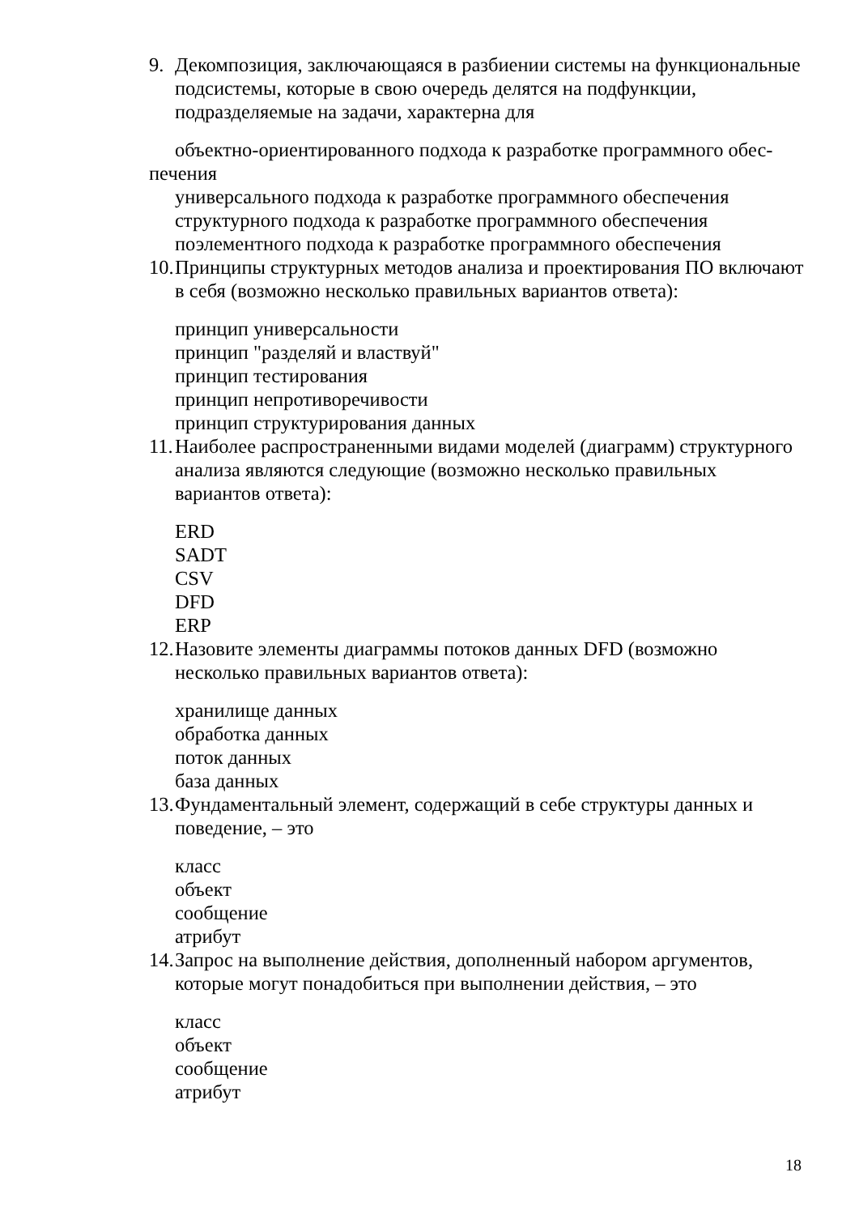9. Декомпозиция, заключающаяся в разбиении системы на функциональные подсистемы, которые в свою очередь делятся на подфункции, подразделяемые на задачи, характерна для
объектно-ориентированного подхода к разработке программного обес-
печения
универсального подхода к разработке программного обеспечения
структурного подхода к разработке программного обеспечения
поэлементного подхода к разработке программного обеспечения
10. Принципы структурных методов анализа и проектирования ПО включают в себя (возможно несколько правильных вариантов ответа):
принцип универсальности
принцип "разделяй и властвуй"
принцип тестирования
принцип непротиворечивости
принцип структурирования данных
11. Наиболее распространенными видами моделей (диаграмм) структурного анализа являются следующие (возможно несколько правильных вариантов ответа):
ERD
SADT
CSV
DFD
ERP
12. Назовите элементы диаграммы потоков данных DFD (возможно несколько правильных вариантов ответа):
хранилище данных
обработка данных
поток данных
база данных
13. Фундаментальный элемент, содержащий в себе структуры данных и поведение, – это
класс
объект
сообщение
атрибут
14. Запрос на выполнение действия, дополненный набором аргументов, которые могут понадобиться при выполнении действия, – это
класс
объект
сообщение
атрибут
18